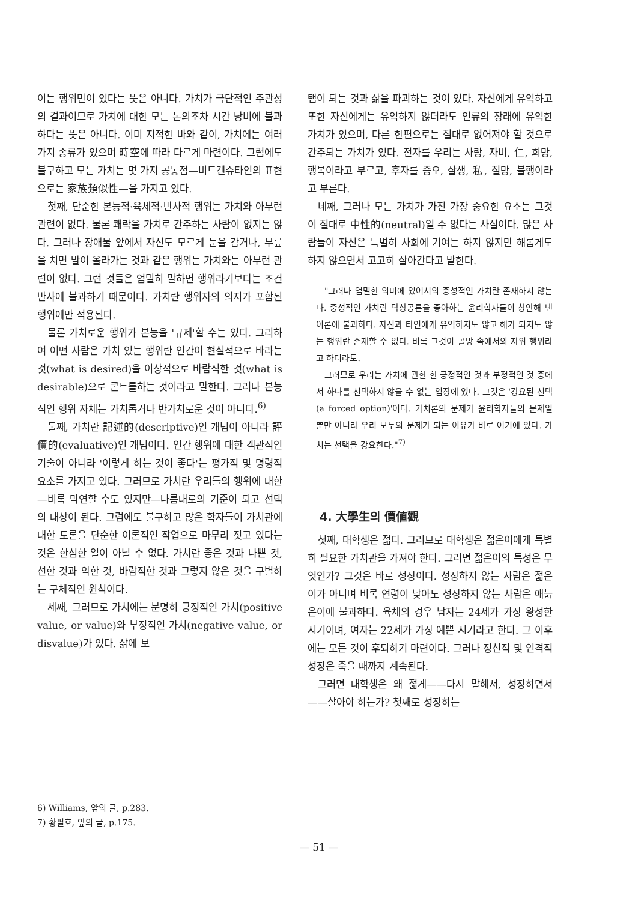이는 행위만이 있다는 뜻은 아니다. 가치가 극단적인 주관성의 결과이므로 가치에 대한 모든 논의조차 시간 낭비에 불과하다는 뜻은 아니다. 이미 지적한 바와 같이, 가치에는 여러 가지 종류가 있으며 時空에 따라 다르게 마련이다. 그럼에도 불구하고 모든 가치는 몇 가지 공통점—비트겐슈타인의 표현으로는 家族類似性—을 가지고 있다.
첫째, 단순한 본능적·육체적·반사적 행위는 가치와 아무런 관련이 없다. 물론 쾌락을 가치로 간주하는 사람이 없지는 않다. 그러나 장애물 앞에서 자신도 모르게 눈을 감거나, 무릎을 치면 발이 올라가는 것과 같은 행위는 가치와는 아무런 관련이 없다. 그런 것들은 엄밀히 말하면 행위라기보다는 조건반사에 불과하기 때문이다. 가치란 행위자의 의지가 포함된 행위에만 적용된다.
물론 가치로운 행위가 본능을 '규제'할 수는 있다. 그리하여 어떤 사람은 가치 있는 행위란 인간이 현실적으로 바라는 것(what is desired)을 이상적으로 바람직한 것(what is desirable)으로 콘트롤하는 것이라고 말한다. 그러나 본능적인 행위 자체는 가치롭거나 반가치로운 것이 아니다.<sup>6)</sup>
둘째, 가치란 記述的(descriptive)인 개념이 아니라 評價的(evaluative)인 개념이다. 인간 행위에 대한 객관적인 기술이 아니라 '이렇게 하는 것이 좋다'는 평가적 및 명령적 요소를 가지고 있다. 그러므로 가치란 우리들의 행위에 대한—비록 막연할 수도 있지만—나름대로의 기준이 되고 선택의 대상이 된다. 그럼에도 불구하고 많은 학자들이 가치관에 대한 토론을 단순한 이론적인 작업으로 마무리 짓고 있다는 것은 한심한 일이 아닐 수 없다. 가치란 좋은 것과 나쁜 것, 선한 것과 악한 것, 바람직한 것과 그렇지 않은 것을 구별하는 구체적인 원칙이다.
세째, 그러므로 가치에는 분명히 긍정적인 가치(positive value, or value)와 부정적인 가치(negative value, or disvalue)가 있다. 삶에 보
탬이 되는 것과 삶을 파괴하는 것이 있다. 자신에게 유익하고 또한 자신에게는 유익하지 않더라도 인류의 장래에 유익한 가치가 있으며, 다른 한편으로는 절대로 없어져야 할 것으로 간주되는 가치가 있다. 전자를 우리는 사랑, 자비, 仁, 희망, 행복이라고 부르고, 후자를 증오, 살생, 私, 절망, 불행이라고 부른다.
네째, 그러나 모든 가치가 가진 가장 중요한 요소는 그것이 절대로 中性的(neutral)일 수 없다는 사실이다. 많은 사람들이 자신은 특별히 사회에 기여는 하지 않지만 해롭게도 하지 않으면서 고고히 살아간다고 말한다.
"그러나 엄밀한 의미에 있어서의 중성적인 가치란 존재하지 않는다. 중성적인 가치란 탁상공론을 좋아하는 윤리학자들이 창안해 낸 이론에 불과하다. 자신과 타인에게 유익하지도 않고 해가 되지도 않는 행위란 존재할 수 없다. 비록 그것이 골방 속에서의 자위 행위라고 하더라도.
그러므로 우리는 가치에 관한 한 긍정적인 것과 부정적인 것 중에서 하나를 선택하지 않을 수 없는 입장에 있다. 그것은 '강요된 선택(a forced option)'이다. 가치론의 문제가 윤리학자들의 문제일 뿐만 아니라 우리 모두의 문제가 되는 이유가 바로 여기에 있다. 가치는 선택을 강요한다."<sup>7)</sup>
4. 大學生의 價値觀
첫째, 대학생은 젊다. 그러므로 대학생은 젊은이에게 특별히 필요한 가치관을 가져야 한다. 그러면 젊은이의 특성은 무엇인가? 그것은 바로 성장이다. 성장하지 않는 사람은 젊은이가 아니며 비록 연령이 낮아도 성장하지 않는 사람은 애늙은이에 불과하다. 육체의 경우 남자는 24세가 가장 왕성한 시기이며, 여자는 22세가 가장 예쁜 시기라고 한다. 그 이후에는 모든 것이 후퇴하기 마련이다. 그러나 정신적 및 인격적 성장은 죽을 때까지 계속된다.
그러면 대학생은 왜 젊게——다시 말해서, 성장하면서——살아야 하는가? 첫째로 성장하는
6) Williams, 앞의 글, p.283.
7) 황필호, 앞의 글, p.175.
— 51 —